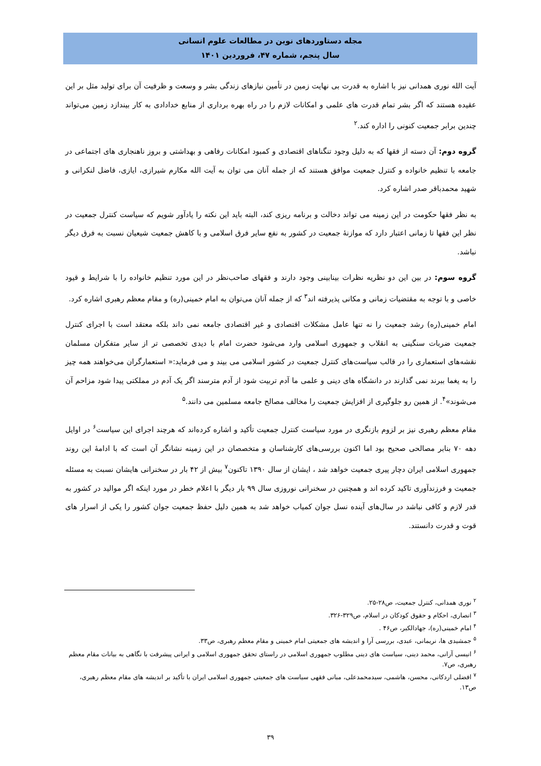مجله دستاوردهای نوین در مطالعات علوم انسانی
سال پنجم، شماره ۴۷، فروردین ۱۴۰۱
آیت الله نوری همدانی نیز با اشاره به قدرت بی نهایت زمین در تأمین نیازهای زندگی بشر و وسعت و ظرفیت آن برای تولید مثل بر این عقیده هستند که اگر بشر تمام قدرت های علمی و امکانات لازم را در راه بهره برداری از منابع خدادادی به کار بیندازد زمین می‌تواند چندین برابر جمعیت کنونی را اداره کند.<sup>۲</sup>
گروه دوم: آن دسته از فقها که به دلیل وجود تنگناهای اقتصادی و کمبود امکانات رفاهی و بهداشتی و بروز ناهنجاری های اجتماعی در جامعه با تنظیم خانواده و کنترل جمعیت موافق هستند که از جمله آنان می توان به آیت الله مکارم شیرازی، ایازی، فاضل لنکرانی و شهید محمدباقر صدر اشاره کرد.
به نظر فقها حکومت در این زمینه می تواند دخالت و برنامه ریزی کند، البته باید این نکته را یادآور شویم که سیاست کنترل جمعیت در نظر این فقها تا زمانی اعتبار دارد که موازنهٔ جمعیت در کشور به نفع سایر فرق اسلامی و با کاهش جمعیت شیعیان نسبت به فرق دیگر نباشد.
گروه سوم: در بین این دو نظریه نظرات بینابینی وجود دارند و فقهای صاحب‌نظر در این مورد تنظیم خانواده را با شرایط و قیود خاصی و با توجه به مقتضیات زمانی و مکانی پذیرفته اند<sup>۳</sup> که از جمله آنان می‌توان به امام خمینی(ره) و مقام معظم رهبری اشاره کرد.
امام خمینی(ره) رشد جمعیت را نه تنها عامل مشکلات اقتصادی و غیر اقتصادی جامعه نمی داند بلکه معتقد است با اجرای کنترل جمعیت ضربات سنگینی به انقلاب و جمهوری اسلامی وارد می‌شود حضرت امام با دیدی تخصصی تر از سایر متفکران مسلمان نقشه‌های استعماری را در قالب سیاست‌های کنترل جمعیت در کشور اسلامی می بیند و می فرماید:« استعمارگران می‌خواهند همه چیز را به یغما ببرند نمی گذارند در دانشگاه های دینی و علمی ما آدم تربیت شود از آدم مترسند اگر یک آدم در مملکتی پیدا شود مزاحم آن می‌شوند»<sup>۴</sup>. از همین رو جلوگیری از افزایش جمعیت را مخالف مصالح جامعه مسلمین می دانند.<sup>۵</sup>
مقام معظم رهبری نیز بر لزوم بازنگری در مورد سیاست کنترل جمعیت تأکید و اشاره کرده‌اند که هرچند اجرای این سیاست<sup>۶</sup> در اوایل دهه ۷۰ بنابر مصالحی صحیح بود اما اکنون بررسی‌های کارشناسان و متخصصان در این زمینه نشانگر آن است که با ادامهٔ این روند جمهوری اسلامی ایران دچار پیری جمعیت خواهد شد ، ایشان از سال ۱۳۹۰ تاکنون<sup>۷</sup> بیش از ۴۲ بار در سخنرانی هایشان نسبت به مسئله جمعیت و فرزندآوری تاکید کرده اند و همچنین در سخنرانی نوروزی سال ۹۹ بار دیگر با اعلام خطر در مورد اینکه اگر موالید در کشور به قدر لازم و کافی نباشد در سال‌های آینده نسل جوان کمیاب خواهد شد به همین دلیل حفظ جمعیت جوان کشور را یکی از اسرار های قوت و قدرت دانستند.
<sup>۲</sup> نوری همدانی، کنترل جمعیت، ص۲۸-۲۵.
<sup>۳</sup> انصاری، احکام و حقوق کودکان در اسلام، ص۳۲۹-۳۲۶.
<sup>۴</sup> امام خمینی(ره)، جهادالکبر، ص۴۶ .
<sup>۵</sup> جمشیدی ها، نریمانی، عبدی، بررسی آرا و اندیشه های جمعیتی امام خمینی و مقام معظم رهبری، ص۳۳.
<sup>۶</sup> انیسی آرانی، محمد دینی، سیاست های دینی مطلوب جمهوری اسلامی در راستای تحقق جمهوری اسلامی و ایرانی پیشرفت با نگاهی به بیانات مقام معظم رهبری، ص۷.
<sup>۷</sup> افضلی اردکانی، محسن، هاشمی، سیدمحمدعلی، مبانی فقهی سیاست های جمعیتی جمهوری اسلامی ایران با تأکید بر اندیشه های مقام معظم رهبری، ص۱۳.
۳۹